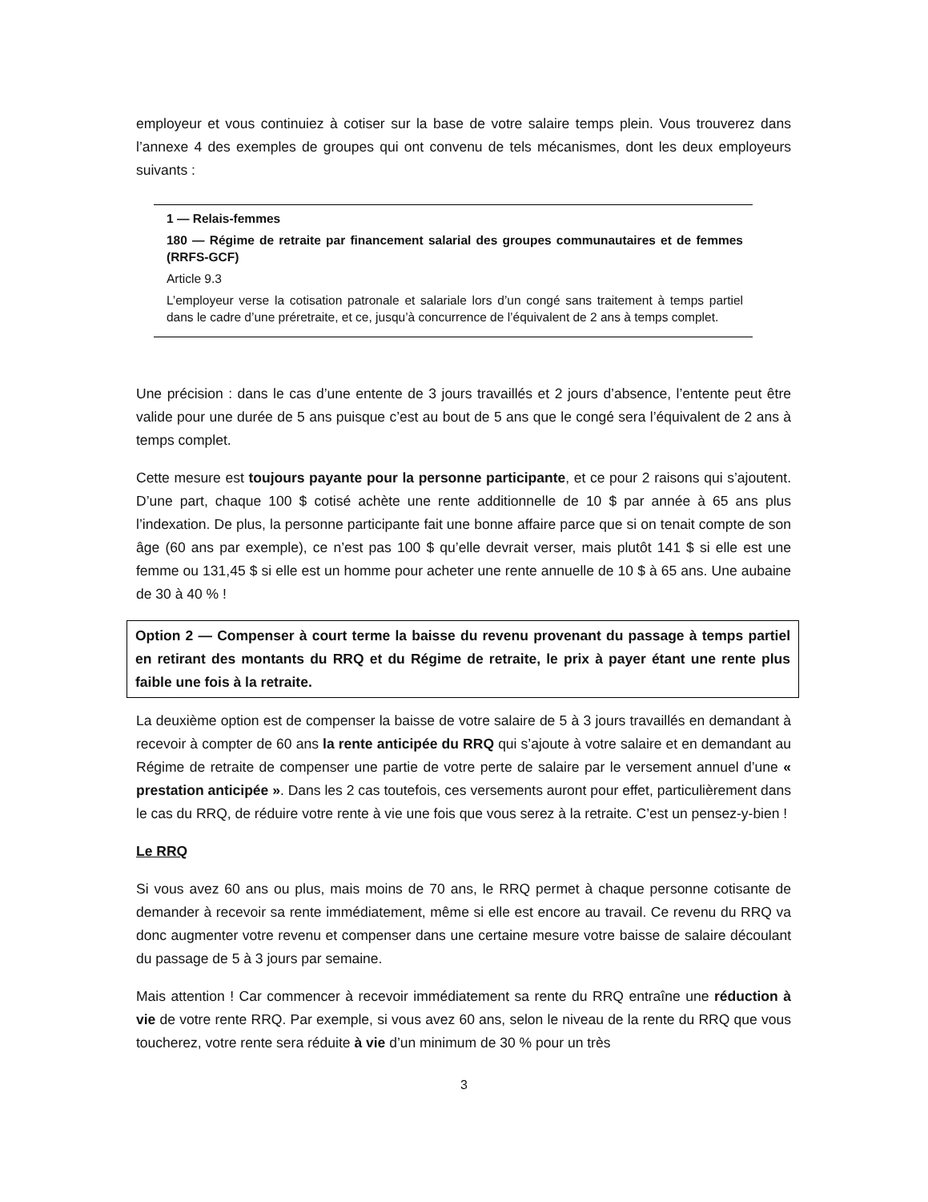employeur et vous continuiez à cotiser sur la base de votre salaire temps plein. Vous trouverez dans l’annexe 4 des exemples de groupes qui ont convenu de tels mécanismes, dont les deux employeurs suivants :
1 — Relais-femmes
180 — Régime de retraite par financement salarial des groupes communautaires et de femmes (RRFS-GCF)
Article 9.3
L’employeur verse la cotisation patronale et salariale lors d’un congé sans traitement à temps partiel dans le cadre d’une préretraite, et ce, jusqu’à concurrence de l’équivalent de 2 ans à temps complet.
Une précision : dans le cas d’une entente de 3 jours travaillés et 2 jours d’absence, l’entente peut être valide pour une durée de 5 ans puisque c’est au bout de 5 ans que le congé sera l’équivalent de 2 ans à temps complet.
Cette mesure est toujours payante pour la personne participante, et ce pour 2 raisons qui s’ajoutent. D’une part, chaque 100 $ cotisé achète une rente additionnelle de 10 $ par année à 65 ans plus l’indexation. De plus, la personne participante fait une bonne affaire parce que si on tenait compte de son âge (60 ans par exemple), ce n’est pas 100 $ qu’elle devrait verser, mais plutôt 141 $ si elle est une femme ou 131,45 $ si elle est un homme pour acheter une rente annuelle de 10 $ à 65 ans. Une aubaine de 30 à 40 % !
Option 2 — Compenser à court terme la baisse du revenu provenant du passage à temps partiel en retirant des montants du RRQ et du Régime de retraite, le prix à payer étant une rente plus faible une fois à la retraite.
La deuxième option est de compenser la baisse de votre salaire de 5 à 3 jours travaillés en demandant à recevoir à compter de 60 ans la rente anticipée du RRQ qui s’ajoute à votre salaire et en demandant au Régime de retraite de compenser une partie de votre perte de salaire par le versement annuel d’une « prestation anticipée ». Dans les 2 cas toutefois, ces versements auront pour effet, particulièrement dans le cas du RRQ, de réduire votre rente à vie une fois que vous serez à la retraite. C’est un pensez-y-bien !
Le RRQ
Si vous avez 60 ans ou plus, mais moins de 70 ans, le RRQ permet à chaque personne cotisante de demander à recevoir sa rente immédiatement, même si elle est encore au travail. Ce revenu du RRQ va donc augmenter votre revenu et compenser dans une certaine mesure votre baisse de salaire découlant du passage de 5 à 3 jours par semaine.
Mais attention ! Car commencer à recevoir immédiatement sa rente du RRQ entraîne une réduction à vie de votre rente RRQ. Par exemple, si vous avez 60 ans, selon le niveau de la rente du RRQ que vous toucherez, votre rente sera réduite à vie d’un minimum de 30 % pour un très
3